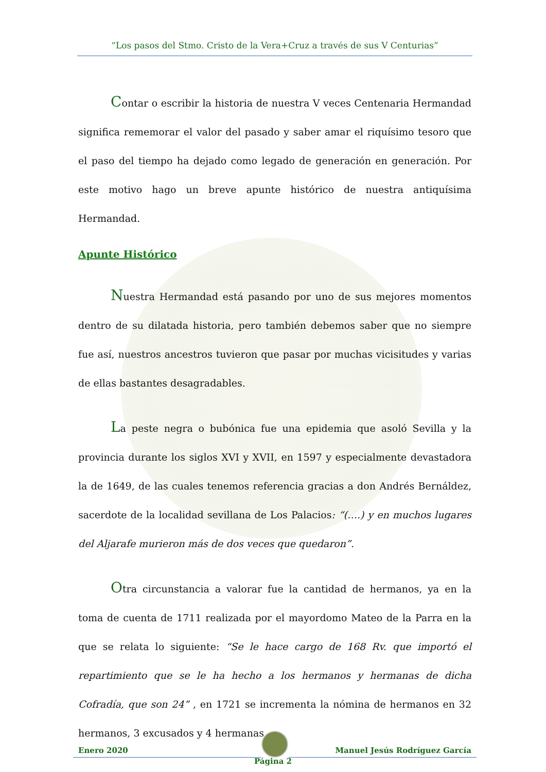“Los pasos del Stmo. Cristo de la Vera+Cruz a través de sus V Centurias”
Contar o escribir la historia de nuestra V veces Centenaria Hermandad significa rememorar el valor del pasado y saber amar el riquísimo tesoro que el paso del tiempo ha dejado como legado de generación en generación. Por este motivo hago un breve apunte histórico de nuestra antiquísima Hermandad.
Apunte Histórico
Nuestra Hermandad está pasando por uno de sus mejores momentos dentro de su dilatada historia, pero también debemos saber que no siempre fue así, nuestros ancestros tuvieron que pasar por muchas vicisitudes y varias de ellas bastantes desagradables.
La peste negra o bubónica fue una epidemia que asoló Sevilla y la provincia durante los siglos XVI y XVII, en 1597 y especialmente devastadora la de 1649, de las cuales tenemos referencia gracias a don Andrés Bernáldez, sacerdote de la localidad sevillana de Los Palacios: “(….) y en muchos lugares del Aljarafe murieron más de dos veces que quedaron”.
Otra circunstancia a valorar fue la cantidad de hermanos, ya en la toma de cuenta de 1711 realizada por el mayordomo Mateo de la Parra en la que se relata lo siguiente: “Se le hace cargo de 168 Rv. que importó el repartimiento que se le ha hecho a los hermanos y hermanas de dicha Cofradía, que son 24” , en 1721 se incrementa la nómina de hermanos en 32 hermanos, 3 excusados y 4 hermanas.
Enero 2020
Manuel Jesús Rodríguez García
Página 2